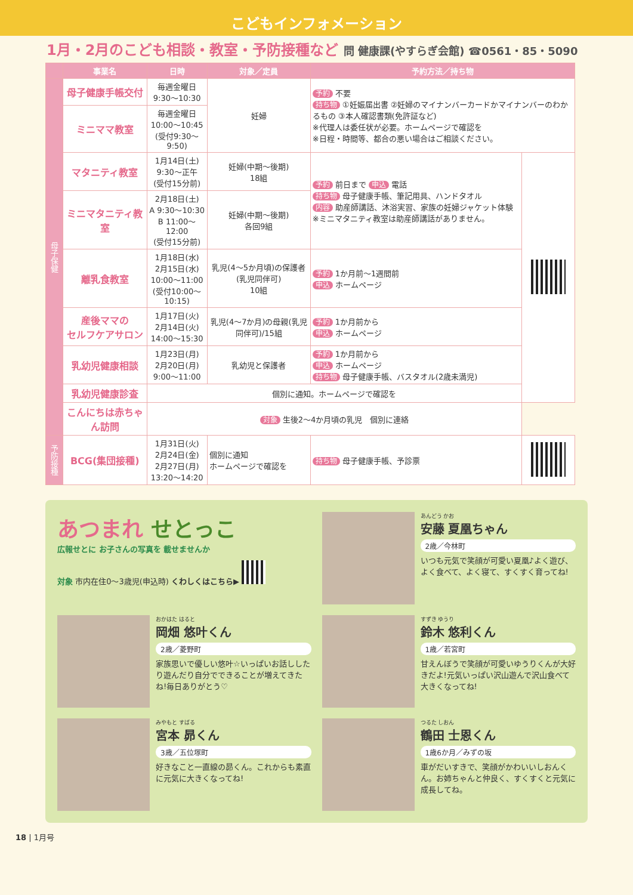こどもインフォメーション
1月・2月のこども相談・教室・予防接種など 問 健康課(やすらぎ会館) ☎0561・85・5090
| | 事業名 | 日時 | 対象／定員 | 予約方法／持ち物 | |
| --- | --- | --- | --- | --- | --- |
| 母子保健 | 母子健康手帳交付 | 毎週金曜日 9:30～10:30 | 妊婦 | 予約 不要 持ち物 ①妊娠届出書 ②妊婦のマイナンバーカードかマイナンバーのわかるもの ③本人確認書類(免許証など) ※代理人は委任状が必要。ホームページで確認を ※日程・時間等、都合の悪い場合はご相談ください。 | |
| | ミニママ教室 | 毎週金曜日 10:00～10:45 (受付9:30～9:50) | | | |
| | マタニティ教室 | 1月14日(土) 9:30～正午 (受付15分前) | 妊婦(中期～後期) 18組 | 予約 前日まで 申込 電話 持ち物 母子健康手帳、筆記用具、ハンドタオル 内容 助産師講話、沐浴実習、家族の妊婦ジャケット体験 ※ミニマタニティ教室は助産師講話がありません。 | |
| | ミニマタニティ教室 | 2月18日(土) A 9:30～10:30 B 11:00～12:00 (受付15分前) | 妊婦(中期～後期) 各回9組 | | |
| | 離乳食教室 | 1月18日(水) 2月15日(水) 10:00～11:00 (受付10:00～10:15) | 乳児(4～5か月頃)の保護者(乳児同伴可) 10組 | 予約 1か月前～1週間前 申込 ホームページ | |
| | 産後ママの セルフケアサロン | 1月17日(火) 2月14日(火) 14:00～15:30 | 乳児(4～7か月)の母親(乳児同伴可)/15組 | 予約 1か月前から 申込 ホームページ | |
| | 乳幼児健康相談 | 1月23日(月) 2月20日(月) 9:00～11:00 | 乳幼児と保護者 | 予約 1か月前から 申込 ホームページ 持ち物 母子健康手帳、バスタオル(2歳未満児) | |
| | 乳幼児健康診査 | 個別に通知。ホームページで確認を | | | |
| | こんにちは赤ちゃん訪問 | 対象 生後2～4か月頃の乳児 個別に連絡 | | | |
| 予防接種 | BCG(集団接種) | 1月31日(火) 2月24日(金) 2月27日(月) 13:20～14:20 | 個別に通知 ホームページで確認を | 持ち物 母子健康手帳、予診票 | |
あつまれ せとっこ
広報せとに お子さんの写真を 載せませんか
対象 市内在住0～3歳児(申込時) くわしくはこちら▶
あんどう かお
安藤 夏凰ちゃん
2歳／今林町
いつも元気で笑顔が可愛い夏凰♪よく遊び、よく食べて、よく寝て、すくすく育ってね!
おかはた はると
岡畑 悠叶くん
2歳／菱野町
家族思いで優しい悠叶☆いっぱいお話ししたり遊んだり自分でできることが増えてきたね!毎日ありがとう♡
すずき ゆうり
鈴木 悠利くん
1歳／若宮町
甘えんぼうで笑顔が可愛いゆうりくんが大好きだよ!元気いっぱい沢山遊んで沢山食べて大きくなってね!
みやもと すばる
宮本 昴くん
3歳／五位塚町
好きなこと一直線の昴くん。これからも素直に元気に大きくなってね!
つるた しおん
鶴田 士恩くん
1歳6か月／みずの坂
車がだいすきで、笑顔がかわいいしおんくん。お姉ちゃんと仲良く、すくすくと元気に成長してね。
18 | 1月号